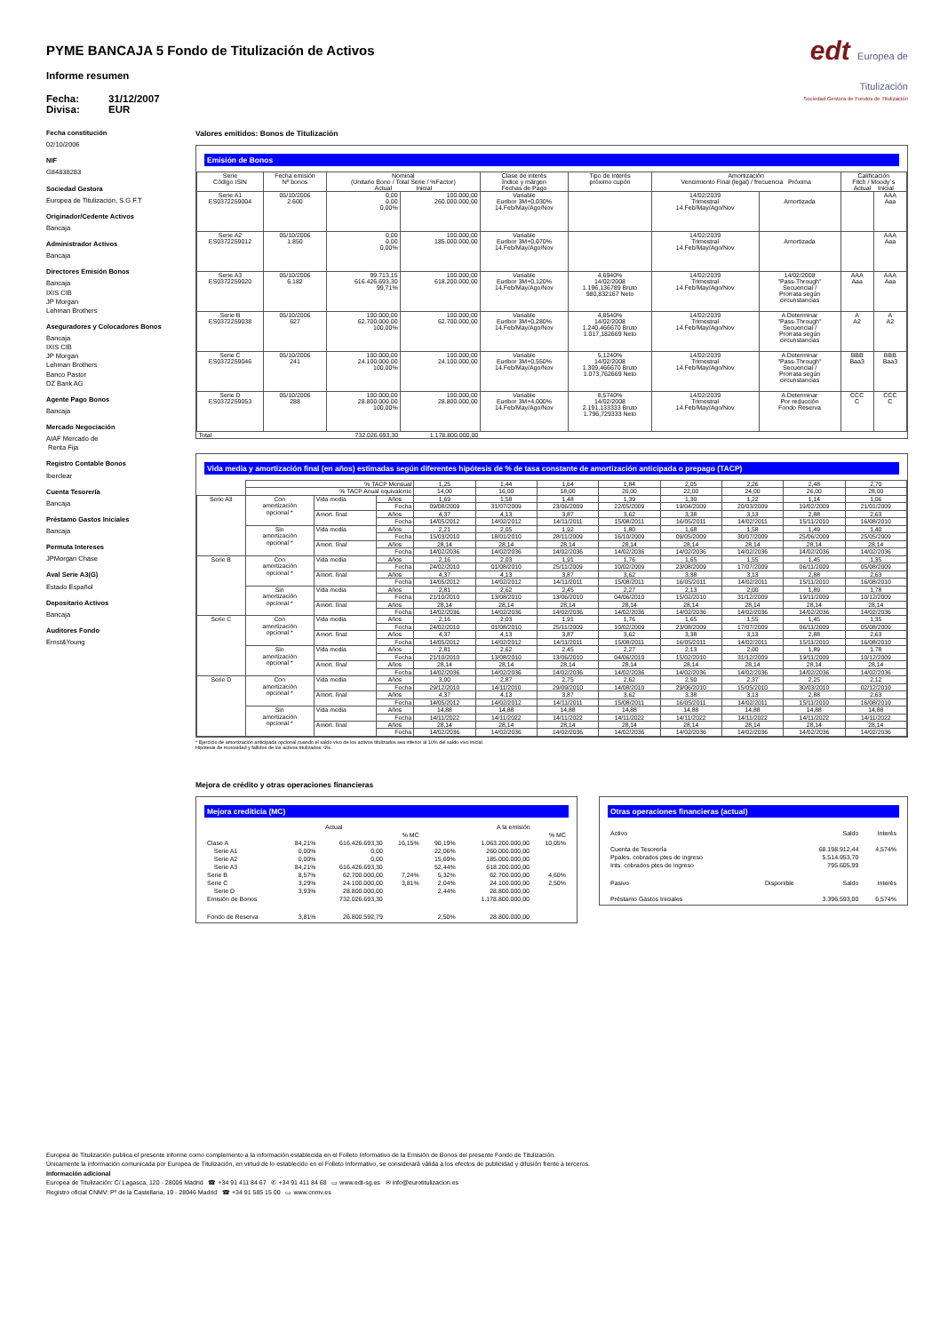PYME BANCAJA 5 Fondo de Titulización de Activos
Informe resumen
Fecha: 31/12/2007
Divisa: EUR
edt Europea de
Titulización
Sociedad Gestora de Fondos de Titulización
Fecha constitución
02/10/2006
NIF
G84838283
Sociedad Gestora
Europea de Titulización, S.G.F.T
Originador/Cedente Activos
Bancaja
Administrador Activos
Bancaja
Directores Emisión Bonos
Bancaja
IXIS CIB
JP Morgan
Lehman Brothers
Aseguradores y Colocadores Bonos
Bancaja
IXIS CIB
JP Morgan
Lehman Brothers
Banco Pastor
DZ Bank AG
Agente Pago Bonos
Bancaja
Mercado Negociación
AIAF Mercado de
Renta Fija
Registro Contable Bonos
Iberclear
Cuenta Tesorería
Bancaja
Préstamo Gastos Iniciales
Bancaja
Permuta Intereses
JPMorgan Chase
Aval Serie A3(G)
Estado Español
Depositario Activos
Bancaja
Auditores Fondo
Ernst&Young
Valores emitidos: Bonos de Titulización
Emisión de Bonos
| Serie Código ISIN | Fecha emisión Nº bonos | Nominal (Unitario Bono / Total Serie / %Factor) Actual Inicial | | Clase de interés Índice y márgen Fechas de Pago | Tipo de Interés próximo cupón | Amortización Vencimiento Final (legal) / frecuencia Próxima | | Calificación Fitch / Moody´s Actual Inicial | |
| --- | --- | --- | --- | --- | --- | --- | --- | --- | --- |
| Serie A1 ES0372259004 | 05/10/2006 2.600 | 0,00 0,00 0,00% | 100.000,00 260.000.000,00 | Variable Euribor 3M+0,030% 14.Feb/May/Ago/Nov | | 14/02/2039 Trimestral 14.Feb/May/Ago/Nov | Amortizada | | AAA Aaa |
| Serie A2 ES0372259012 | 05/10/2006 1.850 | 0,00 0,00 0,00% | 100.000,00 185.000.000,00 | Variable Euribor 3M+0,070% 14.Feb/May/Ago/Nov | | 14/02/2039 Trimestral 14.Feb/May/Ago/Nov | Amortizada | | AAA Aaa |
| Serie A3 ES0372259020 | 05/10/2006 6.182 | 99.713,15 616.426.693,30 99,71% | 100.000,00 618.200.000,00 | Variable Euribor 3M+0,120% 14.Feb/May/Ago/Nov | 4,6940% 14/02/2008 1.196,136789 Bruto 980,832167 Neto | 14/02/2039 Trimestral 14.Feb/May/Ago/Nov | 14/02/2008 "Pass-Through" Secuencial / Prorrata según circunstancias | AAA Aaa | AAA Aaa |
| Serie B ES0372259038 | 05/10/2006 627 | 100.000,00 62.700.000,00 100,00% | 100.000,00 62.700.000,00 | Variable Euribor 3M+0,280% 14.Feb/May/Ago/Nov | 4,8540% 14/02/2008 1.240,466670 Bruto 1.017,182669 Neto | 14/02/2039 Trimestral 14.Feb/May/Ago/Nov | A Determinar "Pass-Through" Secuencial / Prorrata según circunstancias | A A2 | A A2 |
| Serie C ES0372259046 | 05/10/2006 241 | 100.000,00 24.100.000,00 100,00% | 100.000,00 24.100.000,00 | Variable Euribor 3M+0,550% 14.Feb/May/Ago/Nov | 5,1240% 14/02/2008 1.309,466670 Bruto 1.073,762669 Neto | 14/02/2039 Trimestral 14.Feb/May/Ago/Nov | A Determinar "Pass-Through" Secuencial / Prorrata según circunstancias | BBB Baa3 | BBB Baa3 |
| Serie D ES0372259053 | 05/10/2006 288 | 100.000,00 28.800.000,00 100,00% | 100.000,00 28.800.000,00 | Variable Euribor 3M+4,000% 14.Feb/May/Ago/Nov | 8,5740% 14/02/2008 2.191,133333 Bruto 1.796,729333 Neto | 14/02/2039 Trimestral 14.Feb/May/Ago/Nov | A Determinar Por reducción Fondo Reserva | CCC C | CCC C |
| Total | | 732.026.693,30 | 1.178.800.000,00 | | | | | | |
Vida media y amortización final (en años) estimadas según diferentes hipótesis de % de tasa constante de amortización anticipada o prepago (TACP)
| | % TACP Mensual | | | 1,25 | 1,44 | 1,64 | 1,84 | 2,05 | 2,26 | 2,48 | 2,70 |
| | % TACP Anual equivalente | | | 14,00 | 16,00 | 18,00 | 20,00 | 22,00 | 24,00 | 26,00 | 28,00 |
| Serie A3 | Con amortización opcional * | Vida media | Años | 1,69 | 1,58 | 1,48 | 1,39 | 1,30 | 1,22 | 1,14 | 1,06 |
| | | | Fecha | 09/08/2009 | 31/07/2009 | 23/06/2009 | 22/05/2009 | 19/04/2009 | 20/03/2009 | 19/02/2009 | 21/01/2009 |
| | | Amort. final | Años | 4,37 | 4,13 | 3,87 | 3,62 | 3,38 | 3,13 | 2,88 | 2,63 |
| | | | Fecha | 14/05/2012 | 14/02/2012 | 14/11/2011 | 15/08/2011 | 16/05/2011 | 14/02/2011 | 15/11/2010 | 16/08/2010 |
| | Sin amortización opcional * | Vida media | Años | 2,21 | 2,05 | 1,92 | 1,80 | 1,68 | 1,58 | 1,49 | 1,40 |
| | | | Fecha | 15/03/2010 | 18/01/2010 | 28/11/2009 | 16/10/2009 | 09/05/2009 | 30/07/2009 | 25/06/2009 | 25/05/2009 |
| | | Amort. final | Años | 28,14 | 28,14 | 28,14 | 28,14 | 28,14 | 28,14 | 28,14 | 28,14 |
| | | | Fecha | 14/02/2036 | 14/02/2036 | 14/02/2036 | 14/02/2036 | 14/02/2036 | 14/02/2036 | 14/02/2036 | 14/02/2036 |
| Serie B | Con amortización opcional * | Vida media | Años | 2,16 | 2,03 | 1,91 | 1,76 | 1,65 | 1,55 | 1,45 | 1,35 |
| | | | Fecha | 24/02/2010 | 01/08/2010 | 25/11/2009 | 10/02/2009 | 23/08/2009 | 17/07/2009 | 06/11/2009 | 05/08/2009 |
| | | Amort. final | Años | 4,37 | 4,13 | 3,87 | 3,62 | 3,38 | 3,13 | 2,88 | 2,63 |
| | | | Fecha | 14/05/2012 | 14/02/2012 | 14/11/2011 | 15/08/2011 | 16/05/2011 | 14/02/2011 | 15/11/2010 | 16/08/2010 |
| | Sin amortización opcional * | Vida media | Años | 2,81 | 2,62 | 2,45 | 2,27 | 2,13 | 2,00 | 1,89 | 1,78 |
| | | | Fecha | 21/10/2010 | 13/08/2010 | 13/06/2010 | 04/06/2010 | 15/02/2010 | 31/12/2009 | 19/11/2009 | 10/12/2009 |
| | | Amort. final | Años | 28,14 | 28,14 | 28,14 | 28,14 | 28,14 | 28,14 | 28,14 | 28,14 |
| | | | Fecha | 14/02/2036 | 14/02/2036 | 14/02/2036 | 14/02/2036 | 14/02/2036 | 14/02/2036 | 14/02/2036 | 14/02/2036 |
| Serie C | Con amortización opcional * | Vida media | Años | 2,16 | 2,03 | 1,91 | 1,76 | 1,65 | 1,55 | 1,45 | 1,35 |
| | | | Fecha | 24/02/2010 | 01/08/2010 | 25/11/2009 | 10/02/2009 | 23/08/2009 | 17/07/2009 | 06/11/2009 | 05/08/2009 |
| | | Amort. final | Años | 4,37 | 4,13 | 3,87 | 3,62 | 3,38 | 3,13 | 2,88 | 2,63 |
| | | | Fecha | 14/05/2012 | 14/02/2012 | 14/11/2011 | 15/08/2011 | 16/05/2011 | 14/02/2011 | 15/11/2010 | 16/08/2010 |
| | Sin amortización opcional * | Vida media | Años | 2,81 | 2,62 | 2,45 | 2,27 | 2,13 | 2,00 | 1,89 | 1,78 |
| | | | Fecha | 21/10/2010 | 13/08/2010 | 13/06/2010 | 04/06/2010 | 15/02/2010 | 31/12/2009 | 19/11/2009 | 10/12/2009 |
| | | Amort. final | Años | 28,14 | 28,14 | 28,14 | 28,14 | 28,14 | 28,14 | 28,14 | 28,14 |
| | | | Fecha | 14/02/2036 | 14/02/2036 | 14/02/2036 | 14/02/2036 | 14/02/2036 | 14/02/2036 | 14/02/2036 | 14/02/2036 |
| Serie D | Con amortización opcional * | Vida media | Años | 3,00 | 2,87 | 2,75 | 2,62 | 2,50 | 2,37 | 2,25 | 2,12 |
| | | | Fecha | 29/12/2010 | 14/11/2010 | 29/09/2010 | 14/08/2010 | 29/06/2010 | 15/05/2010 | 30/03/2010 | 02/12/2010 |
| | | Amort. final | Años | 4,37 | 4,13 | 3,87 | 3,62 | 3,38 | 3,13 | 2,88 | 2,63 |
| | | | Fecha | 14/05/2012 | 14/02/2012 | 14/11/2011 | 15/08/2011 | 16/05/2011 | 14/02/2011 | 15/11/2010 | 16/08/2010 |
| | Sin amortización opcional * | Vida media | Años | 14,88 | 14,88 | 14,88 | 14,88 | 14,88 | 14,88 | 14,88 | 14,88 |
| | | | Fecha | 14/11/2022 | 14/11/2022 | 14/11/2022 | 14/11/2022 | 14/11/2022 | 14/11/2022 | 14/11/2022 | 14/11/2022 |
| | | Amort. final | Años | 28,14 | 28,14 | 28,14 | 28,14 | 28,14 | 28,14 | 28,14 | 28,14 |
| | | | Fecha | 14/02/2036 | 14/02/2036 | 14/02/2036 | 14/02/2036 | 14/02/2036 | 14/02/2036 | 14/02/2036 | 14/02/2036 |
* Ejercicio de amortización anticipada opcional cuando el saldo vivo de los activos titulizados sea inferior al 10% del saldo vivo inicial.
Hipótesis de morosidad y fallidos de los activos titulizados: 0%.
Mejora de crédito y otras operaciones financieras
Mejora crediticia (MC)
| | Actual | | | | A la emisión | |
| | | | % MC | | | % MC |
| Clase A | 84,21% | 616.426.693,30 | 16,15% | 90,19% | 1.063.200.000,00 | 10,05% |
| Serie A1 | 0,00% | 0,00 | | 22,06% | 260.000.000,00 | |
| Serie A2 | 0,00% | 0,00 | | 15,69% | 185.000.000,00 | |
| Serie A3 | 84,21% | 616.426.693,30 | | 52,44% | 618.200.000,00 | |
| Serie B | 8,57% | 62.700.000,00 | 7,24% | 5,32% | 62.700.000,00 | 4,60% |
| Serie C | 3,29% | 24.100.000,00 | 3,81% | 2,04% | 24.100.000,00 | 2,50% |
| Serie D | 3,93% | 28.800.000,00 | | 2,44% | 28.800.000,00 | |
| Emisión de Bonos | | 732.026.693,30 | | | 1.178.800.000,00 | |
| Fondo de Reserva | 3,81% | 26.800.592,79 | | 2,50% | 28.800.000,00 | |
Otras operaciones financieras (actual)
| Activo | | Saldo | Interés |
| Cuenta de Tesorería | | 68.198.912,44 | 4,574% |
| Ppales. cobrados ptes de ingreso | | 5.514.953,70 | |
| Ints. cobrados ptes de ingreso | | 795.605,99 | |
| Pasivo | Disponible | Saldo | Interés |
| Préstamo Gastos Iniciales | | 3.396.593,00 | 6,574% |
Europea de Titulización publica el presente informe como complemento a la información establecida en el Folleto Informativo de la Emisión de Bonos del presente Fondo de Titulización.
Únicamente la información comunicada por Europea de Titulización, en virtud de lo establecido en el Folleto Informativo, se considerará válida a los efectos de publicidad y difusión frente a terceros.
Información adicional
Europea de Titulización: C/ Lagasca, 120 - 28006 Madrid ☎ +34 91 411 84 67 ✆ +34 91 411 84 68 ▭ www.edt-sg.es ✉ info@eurotitulizacion.es
Registro oficial CNMV: Pº de la Castellana, 19 - 28046 Madrid ☎ +34 91 585 15 00 ▭ www.cnmv.es